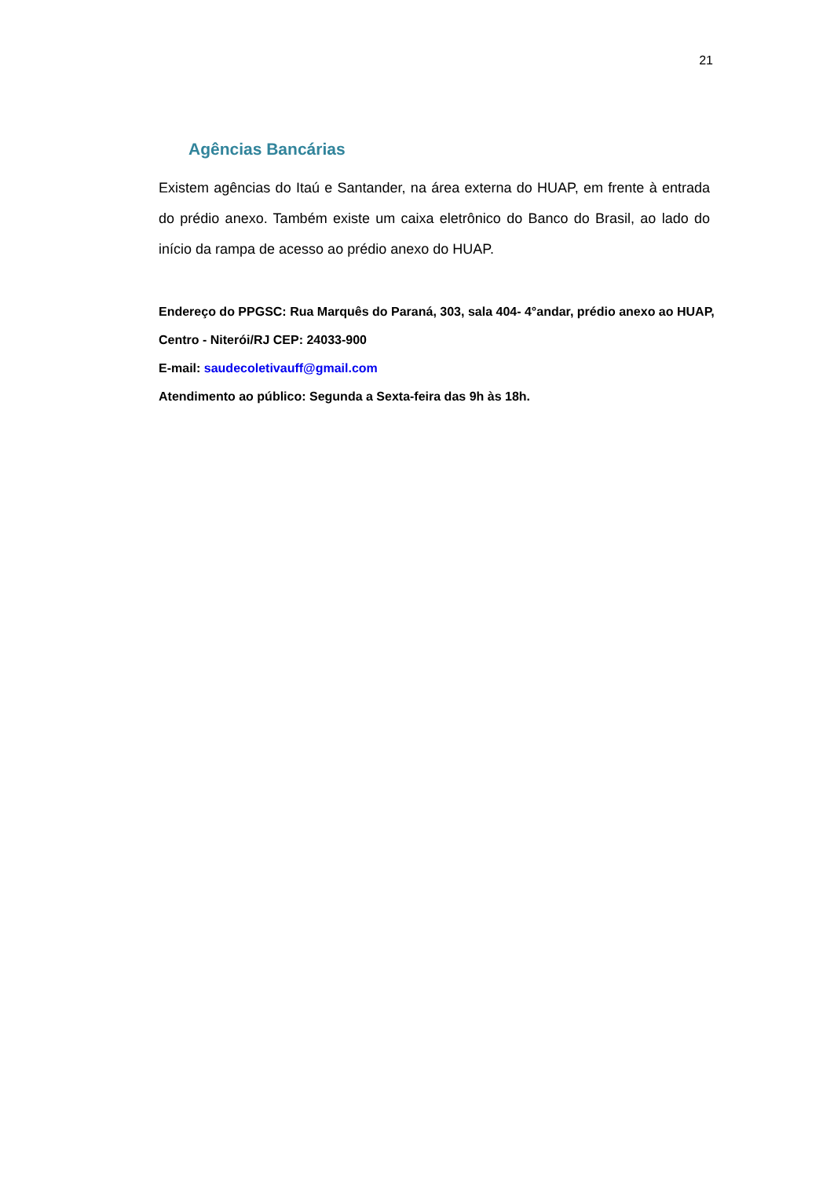21
Agências Bancárias
Existem agências do Itaú e Santander, na área externa do HUAP, em frente à entrada do prédio anexo. Também existe um caixa eletrônico do Banco do Brasil, ao lado do início da rampa de acesso ao prédio anexo do HUAP.
Endereço do PPGSC: Rua Marquês do Paraná, 303, sala 404- 4°andar, prédio anexo ao HUAP, Centro - Niterói/RJ CEP: 24033-900
E-mail: saudecoletivauff@gmail.com
Atendimento ao público: Segunda a Sexta-feira das 9h às 18h.